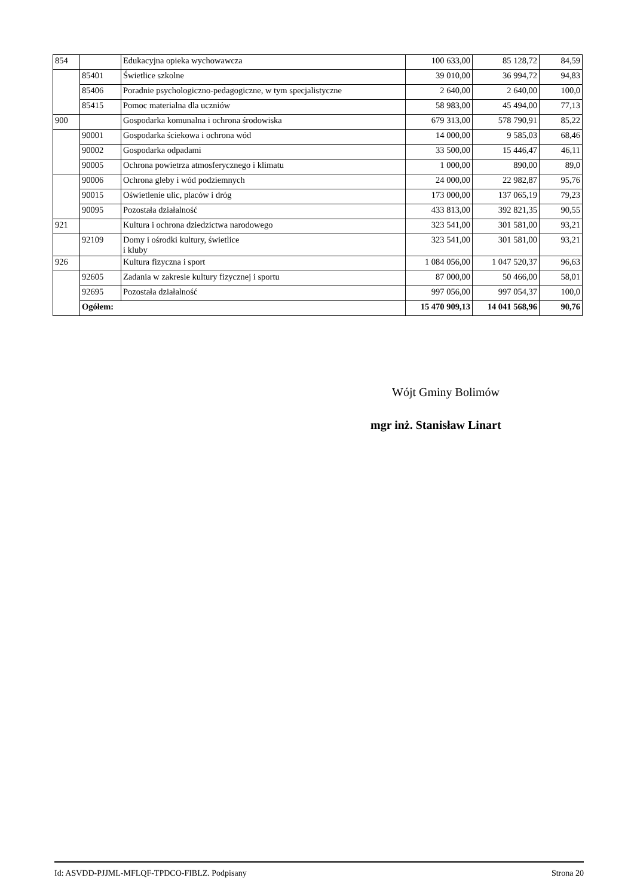| 854 | | Edukacyjna opieka wychowawcza | 100 633,00 | 85 128,72 | 84,59 |
| | 85401 | Świetlice szkolne | 39 010,00 | 36 994,72 | 94,83 |
| | 85406 | Poradnie psychologiczno-pedagogiczne, w tym specjalistyczne | 2 640,00 | 2 640,00 | 100,0 |
| | 85415 | Pomoc materialna dla uczniów | 58 983,00 | 45 494,00 | 77,13 |
| 900 | | Gospodarka komunalna i ochrona środowiska | 679 313,00 | 578 790,91 | 85,22 |
| | 90001 | Gospodarka ściekowa i ochrona wód | 14 000,00 | 9 585,03 | 68,46 |
| | 90002 | Gospodarka odpadami | 33 500,00 | 15 446,47 | 46,11 |
| | 90005 | Ochrona powietrza atmosferycznego i klimatu | 1 000,00 | 890,00 | 89,0 |
| | 90006 | Ochrona gleby i wód podziemnych | 24 000,00 | 22 982,87 | 95,76 |
| | 90015 | Oświetlenie ulic, placów i dróg | 173 000,00 | 137 065,19 | 79,23 |
| | 90095 | Pozostała działalność | 433 813,00 | 392 821,35 | 90,55 |
| 921 | | Kultura i ochrona dziedzictwa narodowego | 323 541,00 | 301 581,00 | 93,21 |
| | 92109 | Domy i ośrodki kultury, świetlice i kluby | 323 541,00 | 301 581,00 | 93,21 |
| 926 | | Kultura fizyczna i sport | 1 084 056,00 | 1 047 520,37 | 96,63 |
| | 92605 | Zadania w zakresie kultury fizycznej i sportu | 87 000,00 | 50 466,00 | 58,01 |
| | 92695 | Pozostała działalność | 997 056,00 | 997 054,37 | 100,0 |
| | Ogółem: | | 15 470 909,13 | 14 041 568,96 | 90,76 |
Wójt Gminy Bolimów
mgr inż. Stanisław Linart
Id: ASVDD-PJJML-MFLQF-TPDCO-FIBLZ. Podpisany Strona 20